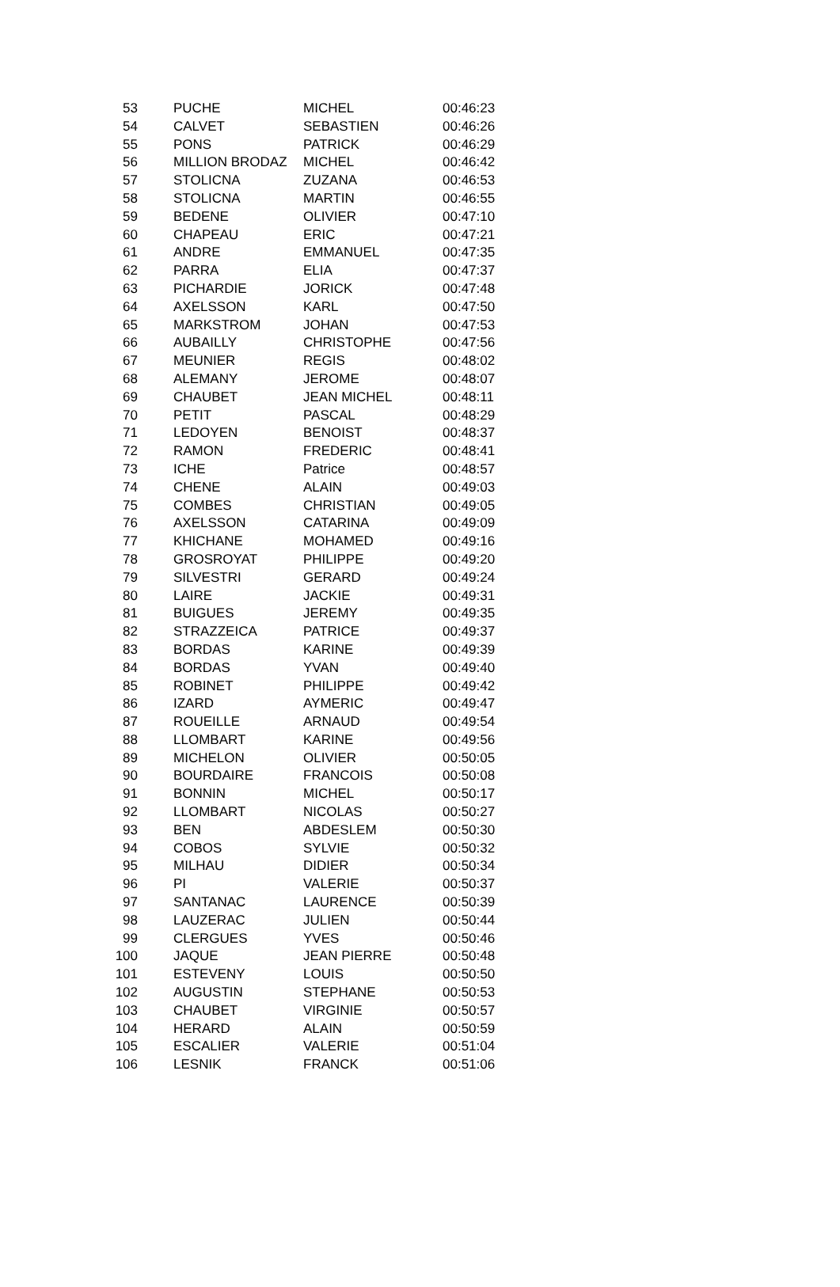| 53 | PUCHE | MICHEL | 00:46:23 |
| 54 | CALVET | SEBASTIEN | 00:46:26 |
| 55 | PONS | PATRICK | 00:46:29 |
| 56 | MILLION BRODAZ | MICHEL | 00:46:42 |
| 57 | STOLICNA | ZUZANA | 00:46:53 |
| 58 | STOLICNA | MARTIN | 00:46:55 |
| 59 | BEDENE | OLIVIER | 00:47:10 |
| 60 | CHAPEAU | ERIC | 00:47:21 |
| 61 | ANDRE | EMMANUEL | 00:47:35 |
| 62 | PARRA | ELIA | 00:47:37 |
| 63 | PICHARDIE | JORICK | 00:47:48 |
| 64 | AXELSSON | KARL | 00:47:50 |
| 65 | MARKSTROM | JOHAN | 00:47:53 |
| 66 | AUBAILLY | CHRISTOPHE | 00:47:56 |
| 67 | MEUNIER | REGIS | 00:48:02 |
| 68 | ALEMANY | JEROME | 00:48:07 |
| 69 | CHAUBET | JEAN MICHEL | 00:48:11 |
| 70 | PETIT | PASCAL | 00:48:29 |
| 71 | LEDOYEN | BENOIST | 00:48:37 |
| 72 | RAMON | FREDERIC | 00:48:41 |
| 73 | ICHE | Patrice | 00:48:57 |
| 74 | CHENE | ALAIN | 00:49:03 |
| 75 | COMBES | CHRISTIAN | 00:49:05 |
| 76 | AXELSSON | CATARINA | 00:49:09 |
| 77 | KHICHANE | MOHAMED | 00:49:16 |
| 78 | GROSROYAT | PHILIPPE | 00:49:20 |
| 79 | SILVESTRI | GERARD | 00:49:24 |
| 80 | LAIRE | JACKIE | 00:49:31 |
| 81 | BUIGUES | JEREMY | 00:49:35 |
| 82 | STRAZZEICA | PATRICE | 00:49:37 |
| 83 | BORDAS | KARINE | 00:49:39 |
| 84 | BORDAS | YVAN | 00:49:40 |
| 85 | ROBINET | PHILIPPE | 00:49:42 |
| 86 | IZARD | AYMERIC | 00:49:47 |
| 87 | ROUEILLE | ARNAUD | 00:49:54 |
| 88 | LLOMBART | KARINE | 00:49:56 |
| 89 | MICHELON | OLIVIER | 00:50:05 |
| 90 | BOURDAIRE | FRANCOIS | 00:50:08 |
| 91 | BONNIN | MICHEL | 00:50:17 |
| 92 | LLOMBART | NICOLAS | 00:50:27 |
| 93 | BEN | ABDESLEM | 00:50:30 |
| 94 | COBOS | SYLVIE | 00:50:32 |
| 95 | MILHAU | DIDIER | 00:50:34 |
| 96 | PI | VALERIE | 00:50:37 |
| 97 | SANTANAC | LAURENCE | 00:50:39 |
| 98 | LAUZERAC | JULIEN | 00:50:44 |
| 99 | CLERGUES | YVES | 00:50:46 |
| 100 | JAQUE | JEAN PIERRE | 00:50:48 |
| 101 | ESTEVENY | LOUIS | 00:50:50 |
| 102 | AUGUSTIN | STEPHANE | 00:50:53 |
| 103 | CHAUBET | VIRGINIE | 00:50:57 |
| 104 | HERARD | ALAIN | 00:50:59 |
| 105 | ESCALIER | VALERIE | 00:51:04 |
| 106 | LESNIK | FRANCK | 00:51:06 |